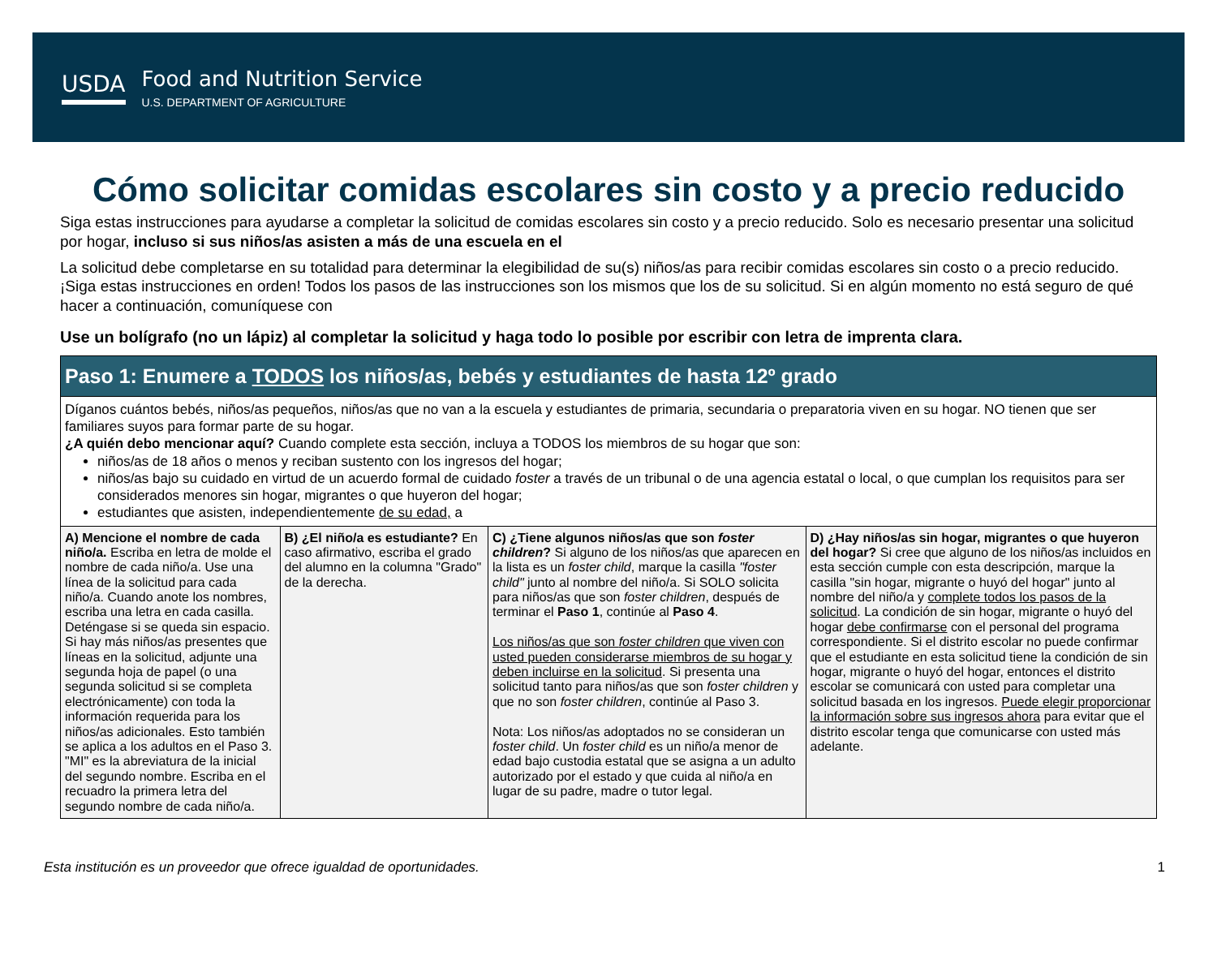USDA
Food and Nutrition Service
U.S. DEPARTMENT OF AGRICULTURE
Cómo solicitar comidas escolares sin costo y a precio reducido
Siga estas instrucciones para ayudarse a completar la solicitud de comidas escolares sin costo y a precio reducido. Solo es necesario presentar una solicitud por hogar, incluso si sus niños/as asisten a más de una escuela en el
La solicitud debe completarse en su totalidad para determinar la elegibilidad de su(s) niños/as para recibir comidas escolares sin costo o a precio reducido. ¡Siga estas instrucciones en orden! Todos los pasos de las instrucciones son los mismos que los de su solicitud. Si en algún momento no está seguro de qué hacer a continuación, comuníquese con
Use un bolígrafo (no un lápiz) al completar la solicitud y haga todo lo posible por escribir con letra de imprenta clara.
Paso 1: Enumere a TODOS los niños/as, bebés y estudiantes de hasta 12º grado
Díganos cuántos bebés, niños/as pequeños, niños/as que no van a la escuela y estudiantes de primaria, secundaria o preparatoria viven en su hogar. NO tienen que ser familiares suyos para formar parte de su hogar.
¿A quién debo mencionar aquí? Cuando complete esta sección, incluya a TODOS los miembros de su hogar que son:
niños/as de 18 años o menos y reciban sustento con los ingresos del hogar;
niños/as bajo su cuidado en virtud de un acuerdo formal de cuidado foster a través de un tribunal o de una agencia estatal o local, o que cumplan los requisitos para ser considerados menores sin hogar, migrantes o que huyeron del hogar;
estudiantes que asisten, independientemente de su edad, a
| A) Mencione el nombre de cada niño/a. Escriba en letra de molde el nombre de cada niño/a. Use una línea de la solicitud para cada niño/a. Cuando anote los nombres, escriba una letra en cada casilla. Deténgase si se queda sin espacio. Si hay más niños/as presentes que líneas en la solicitud, adjunte una segunda hoja de papel (o una segunda solicitud si se completa electrónicamente) con toda la información requerida para los niños/as adicionales. Esto también se aplica a los adultos en el Paso 3. "MI" es la abreviatura de la inicial del segundo nombre. Escriba en el recuadro la primera letra del segundo nombre de cada niño/a. | B) ¿El niño/a es estudiante? En caso afirmativo, escriba el grado del alumno en la columna "Grado" de la derecha. | C) ¿Tiene algunos niños/as que son foster children ? Si alguno de los niños/as que aparecen en la lista es un foster child , marque la casilla "foster child" junto al nombre del niño/a. Si SOLO solicita para niños/as que son foster children , después de terminar el Paso 1 , continúe al Paso 4 . Los niños/as que son foster children que viven con usted pueden considerarse miembros de su hogar y deben incluirse en la solicitud . Si presenta una solicitud tanto para niños/as que son foster children y que no son foster children , continúe al Paso 3. Nota: Los niños/as adoptados no se consideran un foster child . Un foster child es un niño/a menor de edad bajo custodia estatal que se asigna a un adulto autorizado por el estado y que cuida al niño/a en lugar de su padre, madre o tutor legal. | D) ¿Hay niños/as sin hogar, migrantes o que huyeron del hogar? Si cree que alguno de los niños/as incluidos en esta sección cumple con esta descripción, marque la casilla "sin hogar, migrante o huyó del hogar" junto al nombre del niño/a y complete todos los pasos de la solicitud . La condición de sin hogar, migrante o huyó del hogar debe confirmarse con el personal del programa correspondiente. Si el distrito escolar no puede confirmar que el estudiante en esta solicitud tiene la condición de sin hogar, migrante o huyó del hogar, entonces el distrito escolar se comunicará con usted para completar una solicitud basada en los ingresos. Puede elegir proporcionar la información sobre sus ingresos ahora para evitar que el distrito escolar tenga que comunicarse con usted más adelante. |
Esta institución es un proveedor que ofrece igualdad de oportunidades. 1